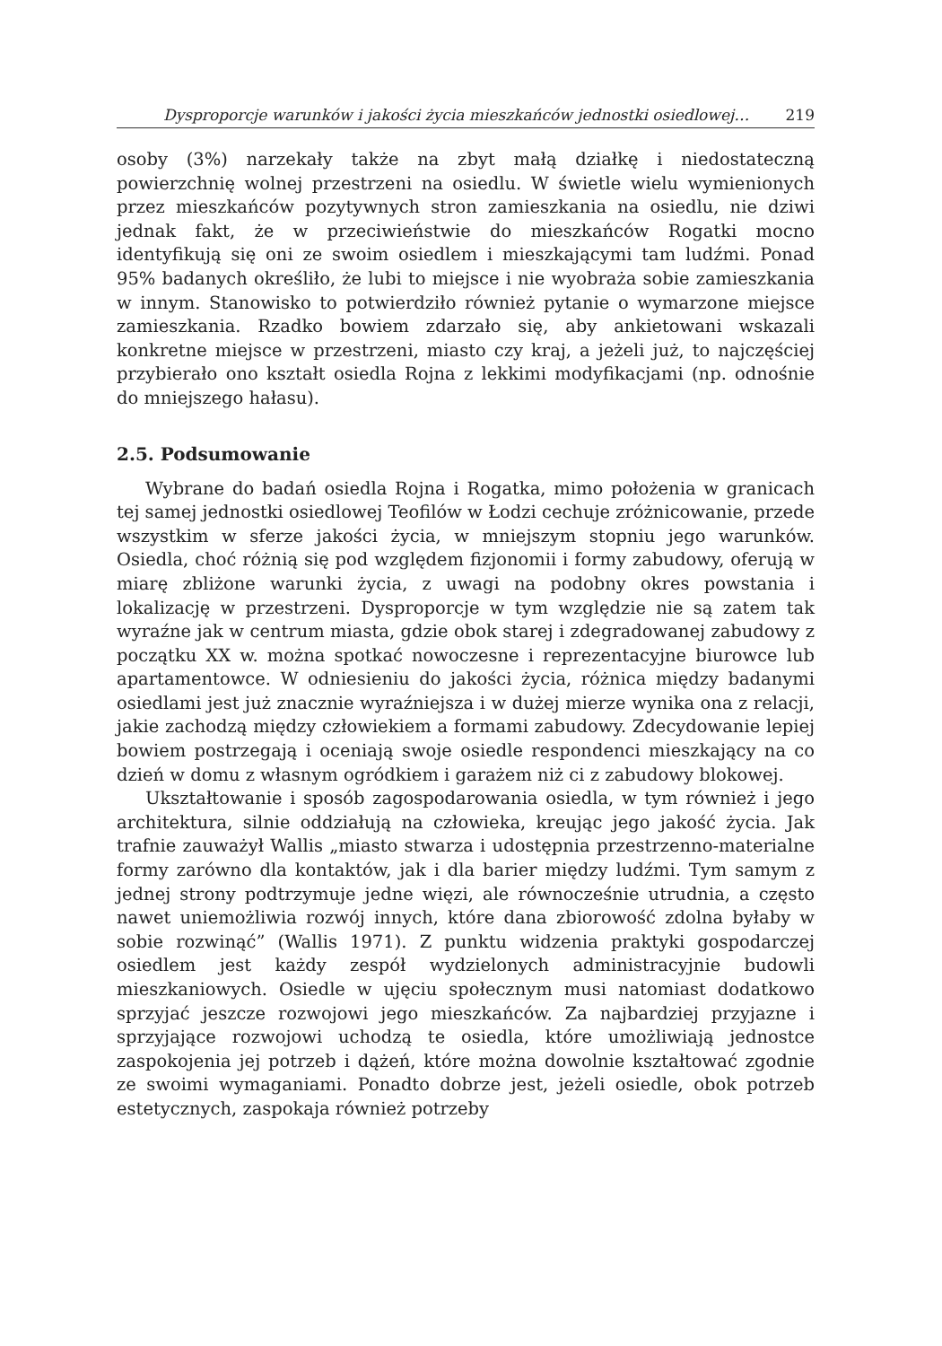Dysproporcje warunków i jakości życia mieszkańców jednostki osiedlowej… 219
osoby (3%) narzekały także na zbyt małą działkę i niedostateczną powierzchnię wolnej przestrzeni na osiedlu. W świetle wielu wymienionych przez mieszkańców pozytywnych stron zamieszkania na osiedlu, nie dziwi jednak fakt, że w przeciwieństwie do mieszkańców Rogatki mocno identyfikują się oni ze swoim osiedlem i mieszkającymi tam ludźmi. Ponad 95% badanych określiło, że lubi to miejsce i nie wyobraża sobie zamieszkania w innym. Stanowisko to potwierdziło również pytanie o wymarzone miejsce zamieszkania. Rzadko bowiem zdarzało się, aby ankietowani wskazali konkretne miejsce w przestrzeni, miasto czy kraj, a jeżeli już, to najczęściej przybierało ono kształt osiedla Rojna z lekkimi modyfikacjami (np. odnośnie do mniejszego hałasu).
2.5. Podsumowanie
Wybrane do badań osiedla Rojna i Rogatka, mimo położenia w granicach tej samej jednostki osiedlowej Teofilów w Łodzi cechuje zróżnicowanie, przede wszystkim w sferze jakości życia, w mniejszym stopniu jego warunków. Osiedla, choć różnią się pod względem fizjonomii i formy zabudowy, oferują w miarę zbliżone warunki życia, z uwagi na podobny okres powstania i lokalizację w przestrzeni. Dysproporcje w tym względzie nie są zatem tak wyraźne jak w centrum miasta, gdzie obok starej i zdegradowanej zabudowy z początku XX w. można spotkać nowoczesne i reprezentacyjne biurowce lub apartamentowce. W odniesieniu do jakości życia, różnica między badanymi osiedlami jest już znacznie wyraźniejsza i w dużej mierze wynika ona z relacji, jakie zachodzą między człowiekiem a formami zabudowy. Zdecydowanie lepiej bowiem postrzegają i oceniają swoje osiedle respondenci mieszkający na co dzień w domu z własnym ogródkiem i garażem niż ci z zabudowy blokowej.
Ukształtowanie i sposób zagospodarowania osiedla, w tym również i jego architektura, silnie oddziałują na człowieka, kreując jego jakość życia. Jak trafnie zauważył Wallis „miasto stwarza i udostępnia przestrzenno-materialne formy zarówno dla kontaktów, jak i dla barier między ludźmi. Tym samym z jednej strony podtrzymuje jedne więzi, ale równocześnie utrudnia, a często nawet uniemożliwia rozwój innych, które dana zbiorowość zdolna byłaby w sobie rozwinąć” (Wallis 1971). Z punktu widzenia praktyki gospodarczej osiedlem jest każdy zespół wydzielonych administracyjnie budowli mieszkaniowych. Osiedle w ujęciu społecznym musi natomiast dodatkowo sprzyjać jeszcze rozwojowi jego mieszkańców. Za najbardziej przyjazne i sprzyjające rozwojowi uchodzą te osiedla, które umożliwiają jednostce zaspokojenia jej potrzeb i dążeń, które można dowolnie kształtować zgodnie ze swoimi wymaganiami. Ponadto dobrze jest, jeżeli osiedle, obok potrzeb estetycznych, zaspokaja również potrzeby